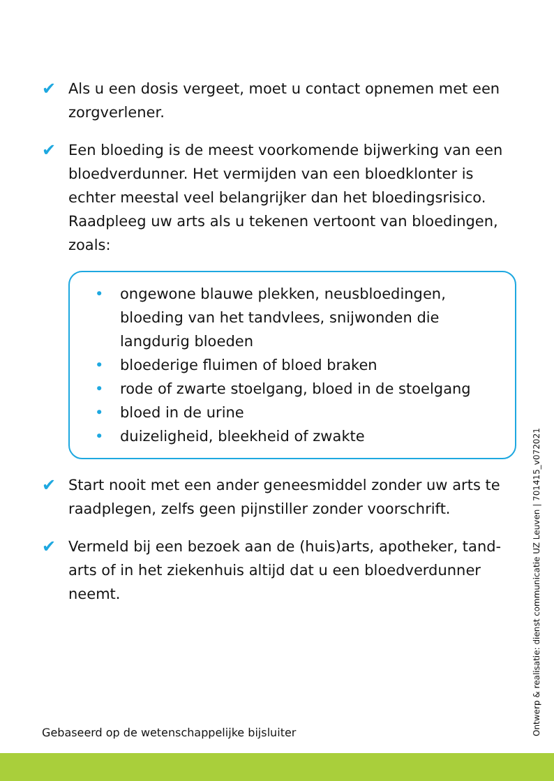✔ Als u een dosis vergeet, moet u contact opnemen met een zorgverlener.
✔ Een bloeding is de meest voorkomende bijwerking van een bloedverdunner. Het vermijden van een bloedklonter is echter meestal veel belangrijker dan het bloedingsrisico. Raadpleeg uw arts als u tekenen vertoont van bloedingen, zoals:
• ongewone blauwe plekken, neusbloedingen, bloeding van het tandvlees, snijwonden die langdurig bloeden
• bloederige fluimen of bloed braken
• rode of zwarte stoelgang, bloed in de stoelgang
• bloed in de urine
• duizeligheid, bleekheid of zwakte
✔ Start nooit met een ander geneesmiddel zonder uw arts te raadplegen, zelfs geen pijnstiller zonder voorschrift.
✔ Vermeld bij een bezoek aan de (huis)arts, apotheker, tand-arts of in het ziekenhuis altijd dat u een bloedverdunner neemt.
Gebaseerd op de wetenschappelijke bijsluiter
Ontwerp & realisatie: dienst communicatie UZ Leuven | 701415_v072021